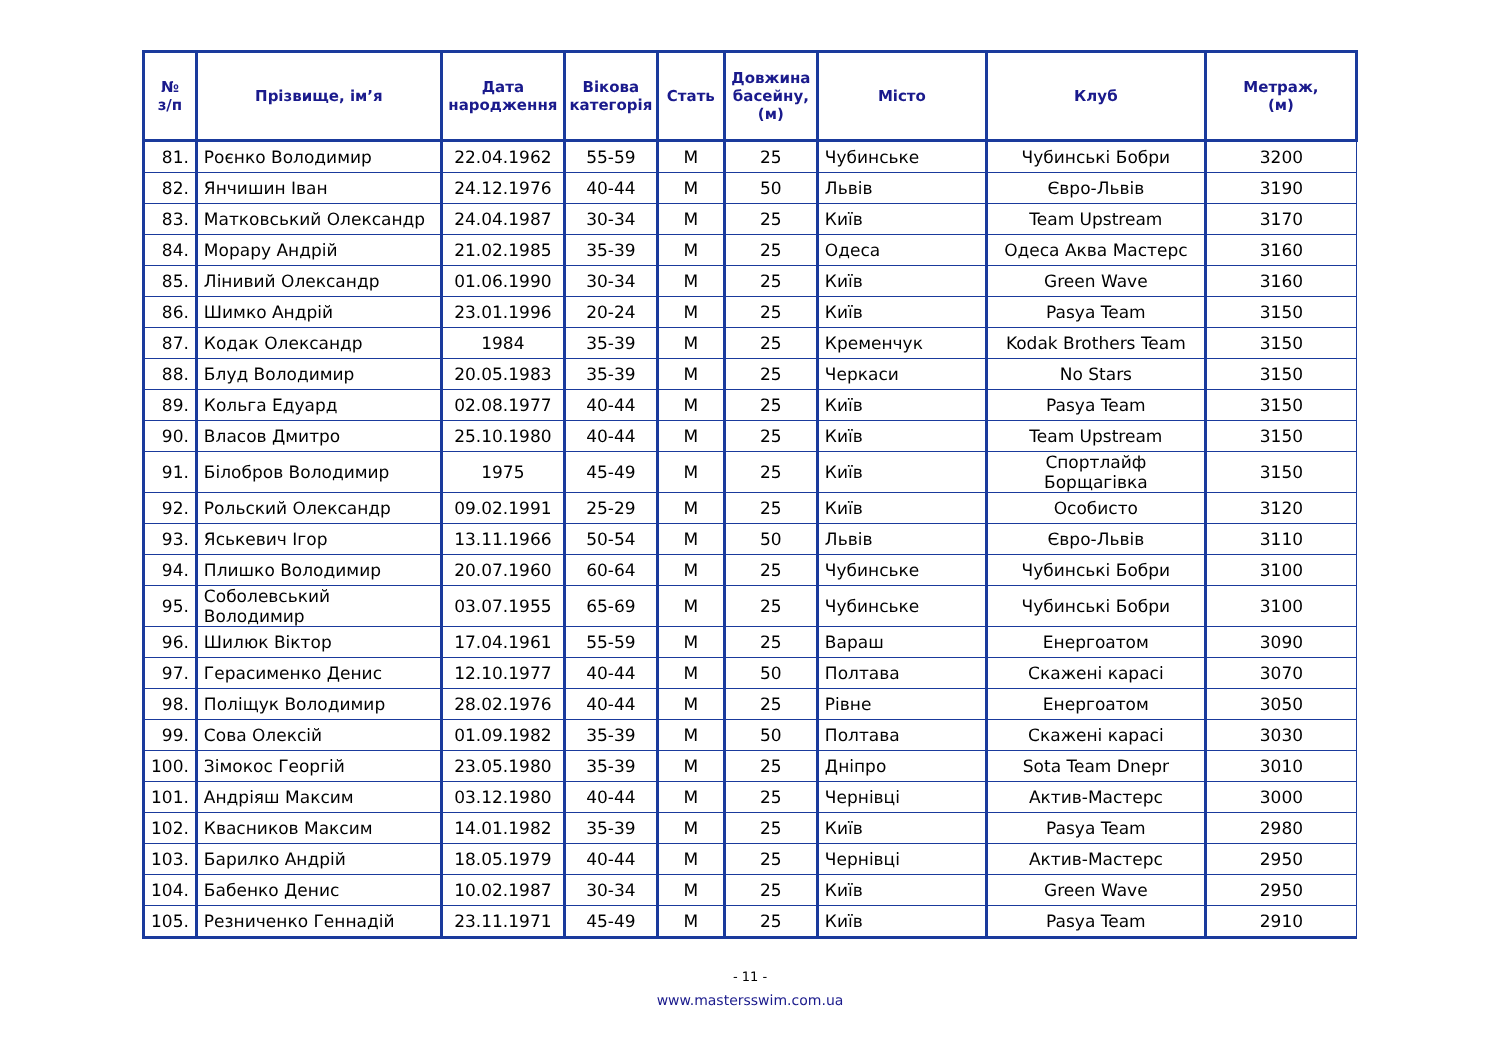| № з/п | Прізвище, ім’я | Дата народження | Вікова категорія | Стать | Довжина басейну, (м) | Місто | Клуб | Метраж, (м) |
| --- | --- | --- | --- | --- | --- | --- | --- | --- |
| 81. | Роєнко Володимир | 22.04.1962 | 55-59 | М | 25 | Чубинське | Чубинські Бобри | 3200 |
| 82. | Янчишин Іван | 24.12.1976 | 40-44 | М | 50 | Львів | Євро-Львів | 3190 |
| 83. | Матковський Олександр | 24.04.1987 | 30-34 | М | 25 | Київ | Team Upstream | 3170 |
| 84. | Морару Андрій | 21.02.1985 | 35-39 | М | 25 | Одеса | Одеса Аква Мастерс | 3160 |
| 85. | Лінивий Олександр | 01.06.1990 | 30-34 | М | 25 | Київ | Green Wave | 3160 |
| 86. | Шимко Андрій | 23.01.1996 | 20-24 | М | 25 | Київ | Pasya Team | 3150 |
| 87. | Кодак Олександр | 1984 | 35-39 | М | 25 | Кременчук | Kodak Brothers Team | 3150 |
| 88. | Блуд Володимир | 20.05.1983 | 35-39 | М | 25 | Черкаси | No Stars | 3150 |
| 89. | Кольга Едуард | 02.08.1977 | 40-44 | М | 25 | Київ | Pasya Team | 3150 |
| 90. | Власов Дмитро | 25.10.1980 | 40-44 | М | 25 | Київ | Team Upstream | 3150 |
| 91. | Білобров Володимир | 1975 | 45-49 | М | 25 | Київ | Спортлайф Борщагівка | 3150 |
| 92. | Рольский Олександр | 09.02.1991 | 25-29 | М | 25 | Київ | Особисто | 3120 |
| 93. | Яськевич Ігор | 13.11.1966 | 50-54 | М | 50 | Львів | Євро-Львів | 3110 |
| 94. | Плишко Володимир | 20.07.1960 | 60-64 | М | 25 | Чубинське | Чубинські Бобри | 3100 |
| 95. | Соболевський Володимир | 03.07.1955 | 65-69 | М | 25 | Чубинське | Чубинські Бобри | 3100 |
| 96. | Шилюк Віктор | 17.04.1961 | 55-59 | М | 25 | Вараш | Енергоатом | 3090 |
| 97. | Герасименко Денис | 12.10.1977 | 40-44 | М | 50 | Полтава | Скажені карасі | 3070 |
| 98. | Поліщук Володимир | 28.02.1976 | 40-44 | М | 25 | Рівне | Енергоатом | 3050 |
| 99. | Сова Олексій | 01.09.1982 | 35-39 | М | 50 | Полтава | Скажені карасі | 3030 |
| 100. | Зімокос Георгій | 23.05.1980 | 35-39 | М | 25 | Дніпро | Sota Team Dnepr | 3010 |
| 101. | Андріяш Максим | 03.12.1980 | 40-44 | М | 25 | Чернівці | Актив-Мастерс | 3000 |
| 102. | Квасников Максим | 14.01.1982 | 35-39 | М | 25 | Київ | Pasya Team | 2980 |
| 103. | Барилко Андрій | 18.05.1979 | 40-44 | М | 25 | Чернівці | Актив-Мастерс | 2950 |
| 104. | Бабенко Денис | 10.02.1987 | 30-34 | М | 25 | Київ | Green Wave | 2950 |
| 105. | Резниченко Геннадій | 23.11.1971 | 45-49 | М | 25 | Київ | Pasya Team | 2910 |
- 11 -
www.mastersswim.com.ua